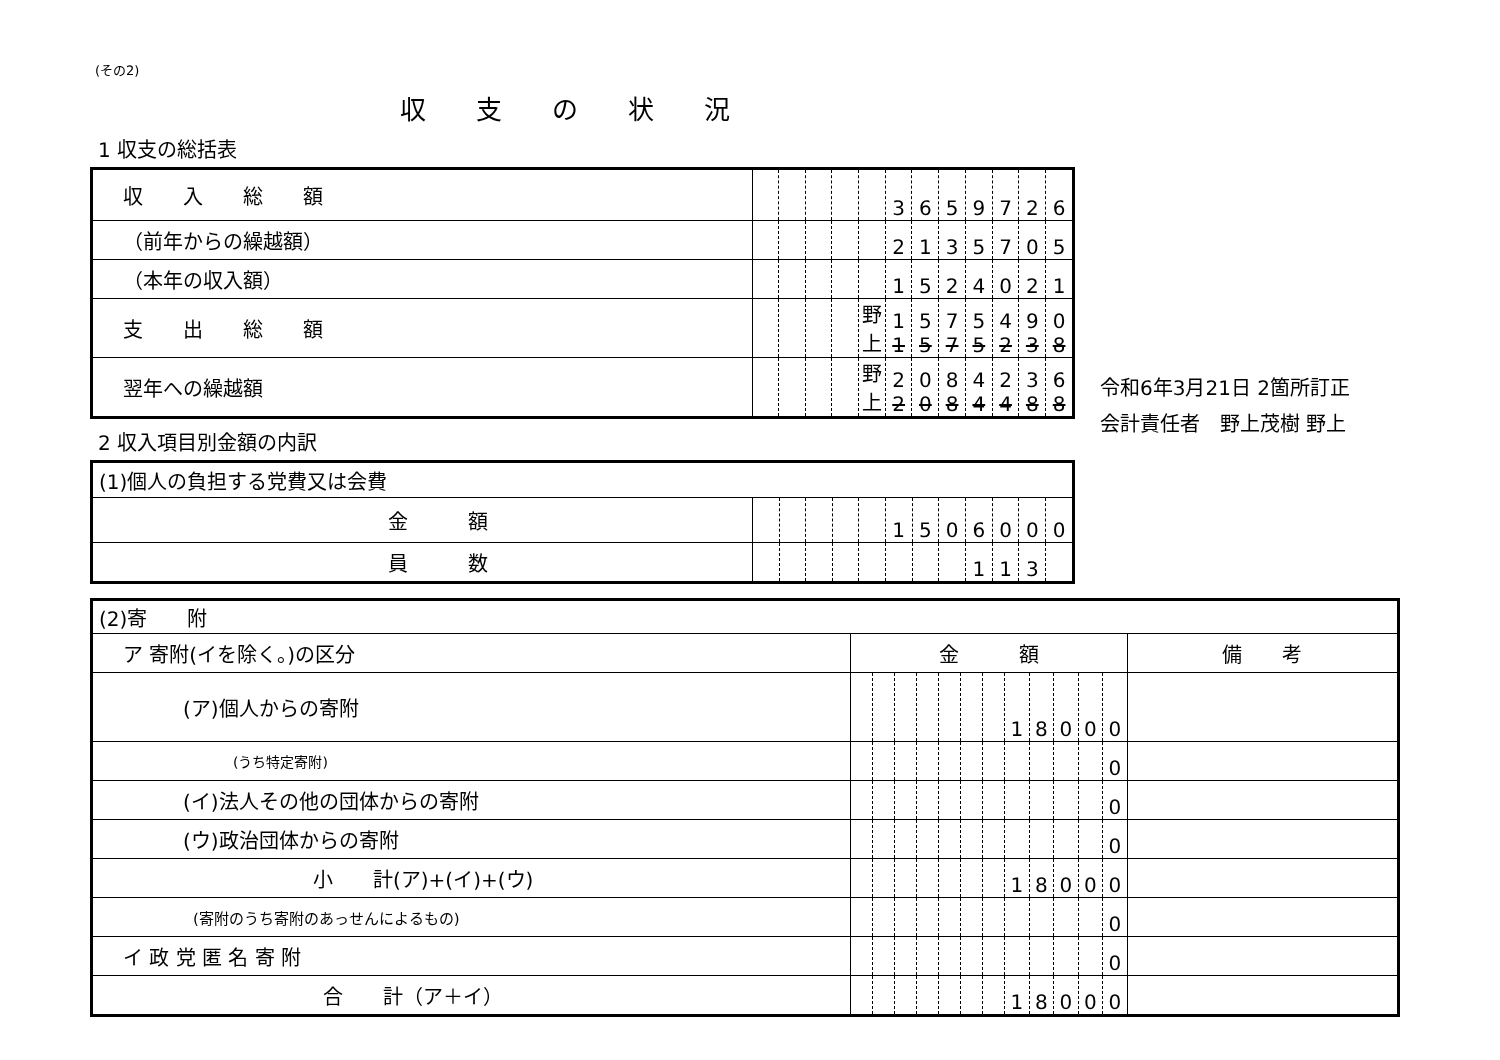(その2)
収支の状況
1 収支の総括表
| 収 入 総 額 | | | | | | 3 | 6 | 5 | 9 | 7 | 2 | 6 |
| （前年からの繰越額） | | | | | | 2 | 1 | 3 | 5 | 7 | 0 | 5 |
| （本年の収入額） | | | | | | 1 | 5 | 2 | 4 | 0 | 2 | 1 |
| 支 出 総 額 | | | | | 野上 | 1 1 | 5 5 | 7 7 | 5 5 | 4 2 | 9 3 | 0 8 |
| 翌年への繰越額 | | | | | 野上 | 2 2 | 0 0 | 8 8 | 4 4 | 2 4 | 3 8 | 6 8 |
2 収入項目別金額の内訳
| (1)個人の負担する党費又は会費 | | | | | | | | | | | | |
| 金 額 | | | | | | 1 | 5 | 0 | 6 | 0 | 0 | 0 |
| 員 数 | | | | | | | | | 1 | 1 | 3 | |
| (2)寄 附 | | | | | | | | | | | | | |
| ア 寄附(イを除く。)の区分 | 金 額 | | | | | | | | | | | | 備 考 |
| (ア)個人からの寄附 | | | | | | | | 1 | 8 | 0 | 0 | 0 | |
| (うち特定寄附) | | | | | | | | | | | | 0 | |
| (イ)法人その他の団体からの寄附 | | | | | | | | | | | | 0 | |
| (ウ)政治団体からの寄附 | | | | | | | | | | | | 0 | |
| 小 計(ア)+(イ)+(ウ) | | | | | | | | 1 | 8 | 0 | 0 | 0 | |
| (寄附のうち寄附のあっせんによるもの) | | | | | | | | | | | | 0 | |
| イ 政 党 匿 名 寄 附 | | | | | | | | | | | | 0 | |
| 合 計（ア＋イ） | | | | | | | | 1 | 8 | 0 | 0 | 0 | |
令和6年3月21日 2箇所訂正
会計責任者　野上茂樹 野上